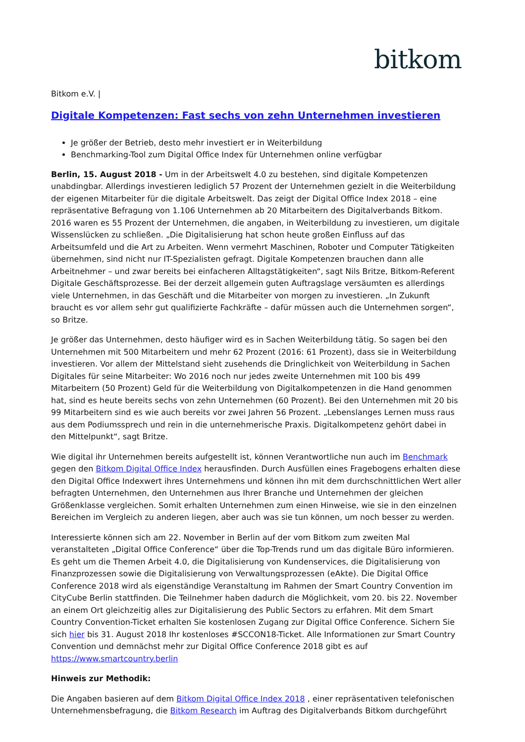bitkom
Bitkom e.V. |
Digitale Kompetenzen: Fast sechs von zehn Unternehmen investieren
Je größer der Betrieb, desto mehr investiert er in Weiterbildung
Benchmarking-Tool zum Digital Office Index für Unternehmen online verfügbar
Berlin, 15. August 2018 - Um in der Arbeitswelt 4.0 zu bestehen, sind digitale Kompetenzen unabdingbar. Allerdings investieren lediglich 57 Prozent der Unternehmen gezielt in die Weiterbildung der eigenen Mitarbeiter für die digitale Arbeitswelt. Das zeigt der Digital Office Index 2018 – eine repräsentative Befragung von 1.106 Unternehmen ab 20 Mitarbeitern des Digitalverbands Bitkom. 2016 waren es 55 Prozent der Unternehmen, die angaben, in Weiterbildung zu investieren, um digitale Wissenslücken zu schließen. „Die Digitalisierung hat schon heute großen Einfluss auf das Arbeitsumfeld und die Art zu Arbeiten. Wenn vermehrt Maschinen, Roboter und Computer Tätigkeiten übernehmen, sind nicht nur IT-Spezialisten gefragt. Digitale Kompetenzen brauchen dann alle Arbeitnehmer – und zwar bereits bei einfacheren Alltagstätigkeiten“, sagt Nils Britze, Bitkom-Referent Digitale Geschäftsprozesse. Bei der derzeit allgemein guten Auftragslage versäumten es allerdings viele Unternehmen, in das Geschäft und die Mitarbeiter von morgen zu investieren. „In Zukunft braucht es vor allem sehr gut qualifizierte Fachkräfte – dafür müssen auch die Unternehmen sorgen“, so Britze.
Je größer das Unternehmen, desto häufiger wird es in Sachen Weiterbildung tätig. So sagen bei den Unternehmen mit 500 Mitarbeitern und mehr 62 Prozent (2016: 61 Prozent), dass sie in Weiterbildung investieren. Vor allem der Mittelstand sieht zusehends die Dringlichkeit von Weiterbildung in Sachen Digitales für seine Mitarbeiter: Wo 2016 noch nur jedes zweite Unternehmen mit 100 bis 499 Mitarbeitern (50 Prozent) Geld für die Weiterbildung von Digitalkompetenzen in die Hand genommen hat, sind es heute bereits sechs von zehn Unternehmen (60 Prozent). Bei den Unternehmen mit 20 bis 99 Mitarbeitern sind es wie auch bereits vor zwei Jahren 56 Prozent. „Lebenslanges Lernen muss raus aus dem Podiumssprech und rein in die unternehmerische Praxis. Digitalkompetenz gehört dabei in den Mittelpunkt“, sagt Britze.
Wie digital ihr Unternehmen bereits aufgestellt ist, können Verantwortliche nun auch im Benchmark gegen den Bitkom Digital Office Index herausfinden. Durch Ausfüllen eines Fragebogens erhalten diese den Digital Office Indexwert ihres Unternehmens und können ihn mit dem durchschnittlichen Wert aller befragten Unternehmen, den Unternehmen aus Ihrer Branche und Unternehmen der gleichen Größenklasse vergleichen. Somit erhalten Unternehmen zum einen Hinweise, wie sie in den einzelnen Bereichen im Vergleich zu anderen liegen, aber auch was sie tun können, um noch besser zu werden.
Interessierte können sich am 22. November in Berlin auf der vom Bitkom zum zweiten Mal veranstalteten „Digital Office Conference“ über die Top-Trends rund um das digitale Büro informieren. Es geht um die Themen Arbeit 4.0, die Digitalisierung von Kundenservices, die Digitalisierung von Finanzprozessen sowie die Digitalisierung von Verwaltungsprozessen (eAkte). Die Digital Office Conference 2018 wird als eigenständige Veranstaltung im Rahmen der Smart Country Convention im CityCube Berlin stattfinden. Die Teilnehmer haben dadurch die Möglichkeit, vom 20. bis 22. November an einem Ort gleichzeitig alles zur Digitalisierung des Public Sectors zu erfahren. Mit dem Smart Country Convention-Ticket erhalten Sie kostenlosen Zugang zur Digital Office Conference. Sichern Sie sich hier bis 31. August 2018 Ihr kostenloses #SCCON18-Ticket. Alle Informationen zur Smart Country Convention und demnächst mehr zur Digital Office Conference 2018 gibt es auf https://www.smartcountry.berlin
Hinweis zur Methodik:
Die Angaben basieren auf dem Bitkom Digital Office Index 2018 , einer repräsentativen telefonischen Unternehmensbefragung, die Bitkom Research im Auftrag des Digitalverbands Bitkom durchgeführt